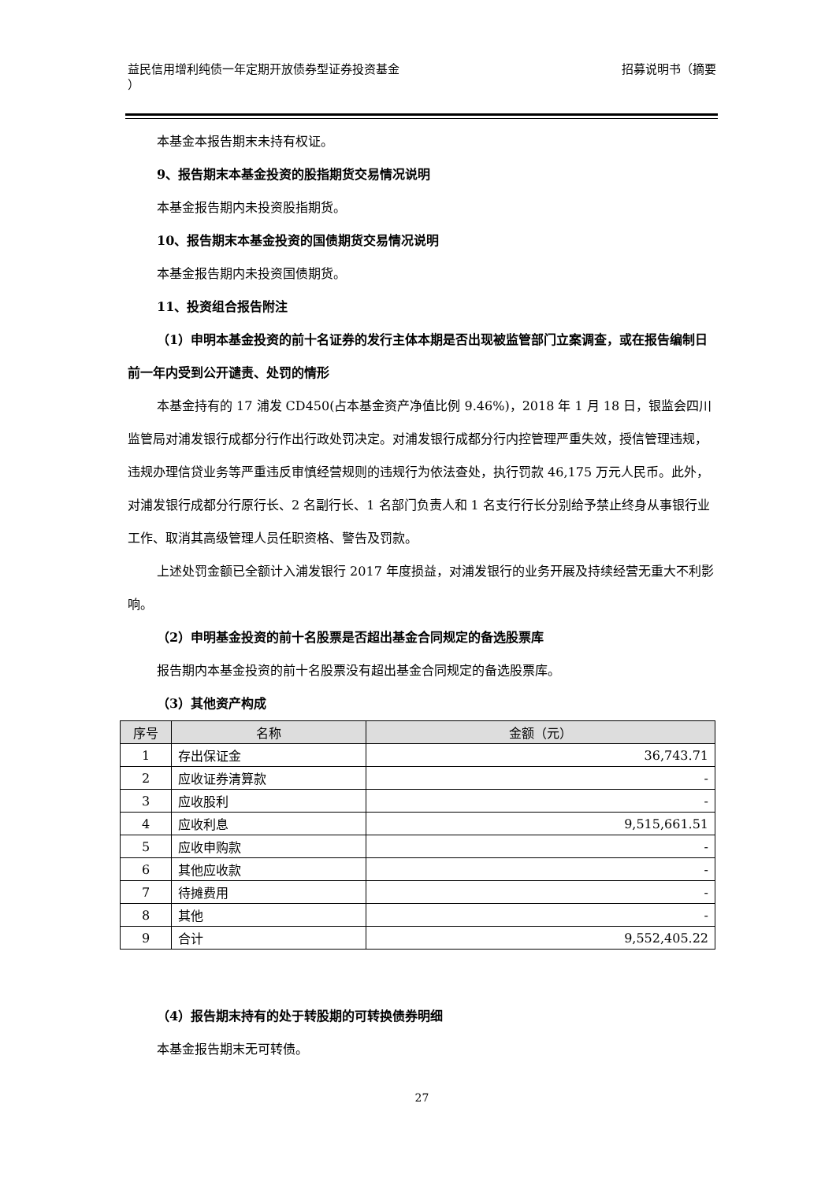益民信用增利纯债一年定期开放债券型证券投资基金
）
招募说明书（摘要
本基金本报告期末未持有权证。
9、报告期末本基金投资的股指期货交易情况说明
本基金报告期内未投资股指期货。
10、报告期末本基金投资的国债期货交易情况说明
本基金报告期内未投资国债期货。
11、投资组合报告附注
（1）申明本基金投资的前十名证券的发行主体本期是否出现被监管部门立案调查，或在报告编制日前一年内受到公开谴责、处罚的情形
本基金持有的 17 浦发 CD450(占本基金资产净值比例 9.46%)，2018 年 1 月 18 日，银监会四川监管局对浦发银行成都分行作出行政处罚决定。对浦发银行成都分行内控管理严重失效，授信管理违规，违规办理信贷业务等严重违反审慎经营规则的违规行为依法查处，执行罚款 46,175 万元人民币。此外，对浦发银行成都分行原行长、2 名副行长、1 名部门负责人和 1 名支行行长分别给予禁止终身从事银行业工作、取消其高级管理人员任职资格、警告及罚款。
上述处罚金额已全额计入浦发银行 2017 年度损益，对浦发银行的业务开展及持续经营无重大不利影响。
（2）申明基金投资的前十名股票是否超出基金合同规定的备选股票库
报告期内本基金投资的前十名股票没有超出基金合同规定的备选股票库。
（3）其他资产构成
| 序号 | 名称 | 金额（元） |
| --- | --- | --- |
| 1 | 存出保证金 | 36,743.71 |
| 2 | 应收证券清算款 | - |
| 3 | 应收股利 | - |
| 4 | 应收利息 | 9,515,661.51 |
| 5 | 应收申购款 | - |
| 6 | 其他应收款 | - |
| 7 | 待摊费用 | - |
| 8 | 其他 | - |
| 9 | 合计 | 9,552,405.22 |
（4）报告期末持有的处于转股期的可转换债券明细
本基金报告期末无可转债。
27